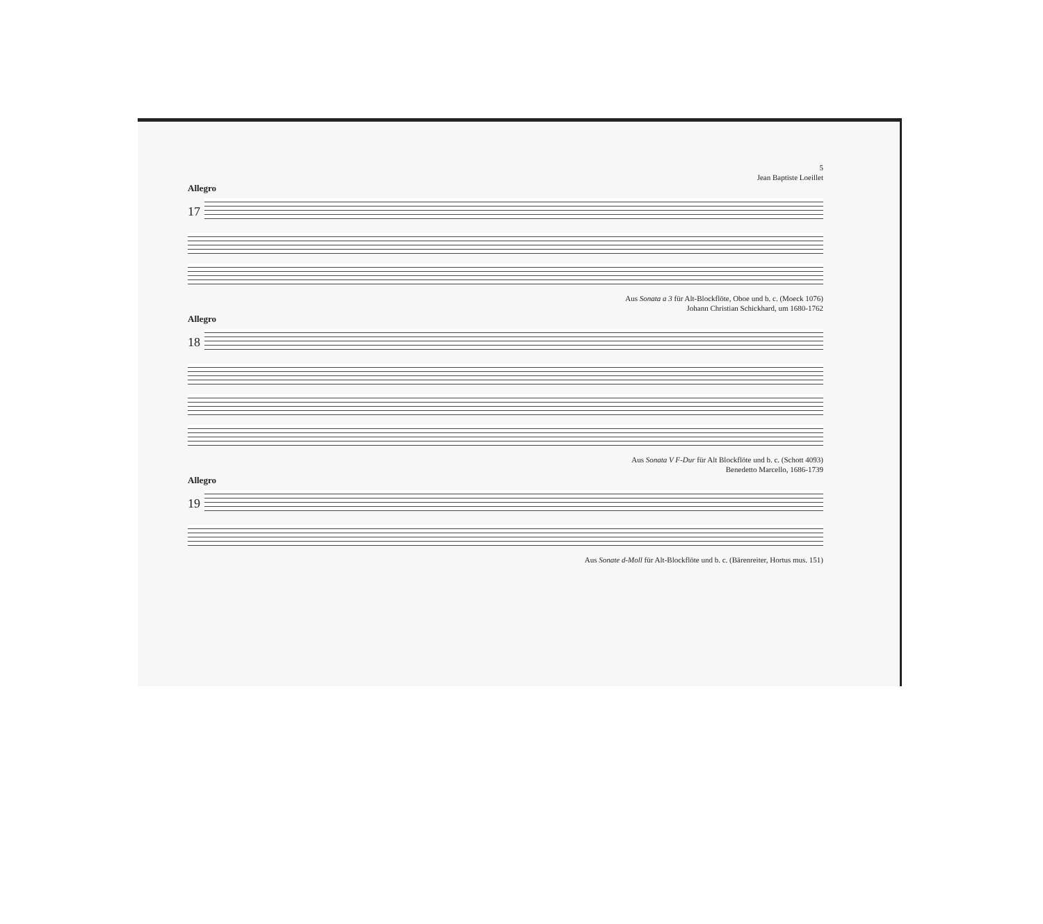5
Jean Baptiste Loeillet
Allegro
17
Aus Sonata a 3 für Alt-Blockflöte, Oboe und b. c. (Moeck 1076)
Johann Christian Schickhard, um 1680-1762
Allegro
18
Aus Sonata V F-Dur für Alt Blockflöte und b. c. (Schott 4093)
Benedetto Marcello, 1686-1739
Allegro
19
Aus Sonate d-Moll für Alt-Blockflöte und b. c. (Bärenreiter, Hortus mus. 151)